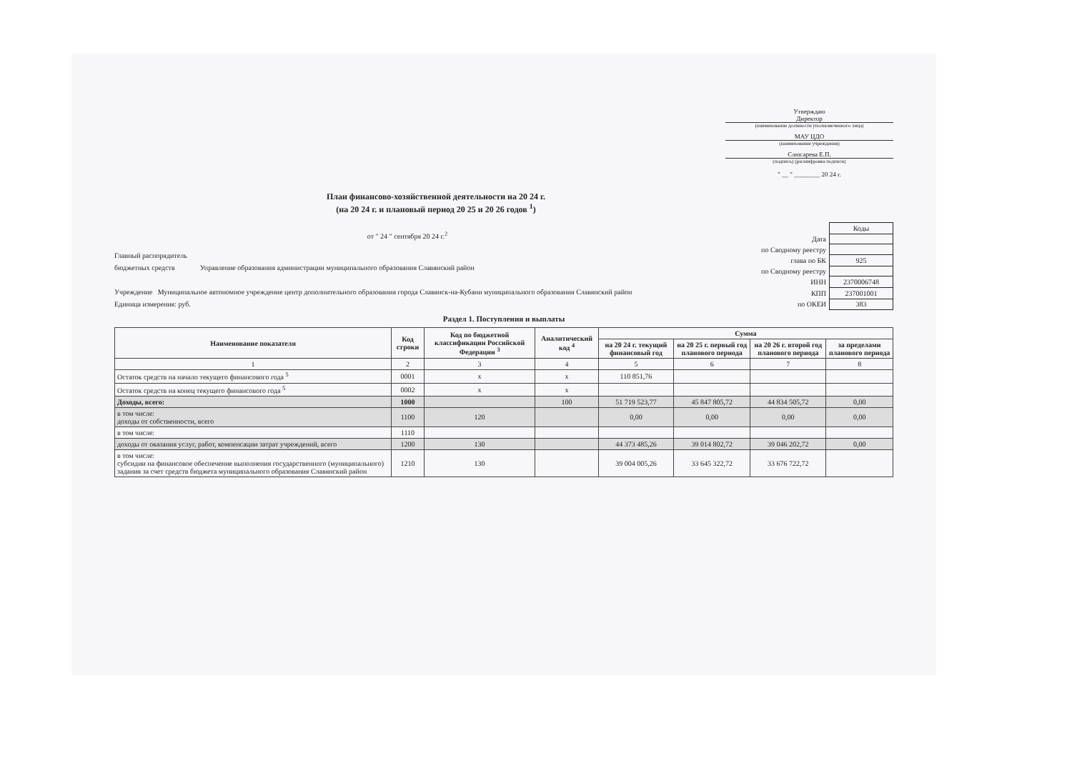Утверждаю
Директор
(наименование должности уполномоченного лица)
МАУ ЦДО
(наименование учреждения)
Слюсарева Е.П.
(подпись) (расшифровка подписи)
" __ " ________ 20 24 г.
План финансово-хозяйственной деятельности на 20 24 г.
(на 20 24 г. и плановый период 20 25 и 20 26 годов <sup>1</sup>)
от " 24 " сентября 20 24 г.<sup>2</sup>
Главный распорядитель
бюджетных средств Управление образования администрации муниципального образования Славянский район
Учреждение Муниципальное автономное учреждение центр дополнительного образования города Славянск-на-Кубани муниципального образования Славянский район
Единица измерения: руб.
| | Коды |
| Дата | |
| по Сводному реестру | |
| глава по БК | 925 |
| по Сводному реестру | |
| ИНН | 2370006748 |
| КПП | 237001001 |
| по ОКЕИ | 383 |
Раздел 1. Поступления и выплаты
| Наименование показателя | Код строки | Код по бюджетной классификации Российской Федерации <sup>3</sup> | Аналитический код <sup>4</sup> | Сумма | | | |
| --- | --- | --- | --- | --- | --- | --- | --- |
| | | | | на 20 24 г. текущий финансовый год | на 20 25 г. первый год планового периода | на 20 26 г. второй год планового периода | за пределами планового периода |
| 1 | 2 | 3 | 4 | 5 | 6 | 7 | 8 |
| Остаток средств на начало текущего финансового года <sup>5</sup> | 0001 | x | x | 110 851,76 | | | |
| Остаток средств на конец текущего финансового года <sup>5</sup> | 0002 | x | x | | | | |
| Доходы, всего: | 1000 | | 100 | 51 719 523,77 | 45 847 805,72 | 44 834 505,72 | 0,00 |
| в том числе: доходы от собственности, всего | 1100 | 120 | | 0,00 | 0,00 | 0,00 | 0,00 |
| в том числе: | 1110 | | | | | | |
| доходы от оказания услуг, работ, компенсации затрат учреждений, всего | 1200 | 130 | | 44 373 485,26 | 39 014 802,72 | 39 046 202,72 | 0,00 |
| в том числе: субсидии на финансовое обеспечение выполнения государственного (муниципального) задания за счет средств бюджета муниципального образования Славянский район | 1210 | 130 | | 39 004 005,26 | 33 645 322,72 | 33 676 722,72 | |